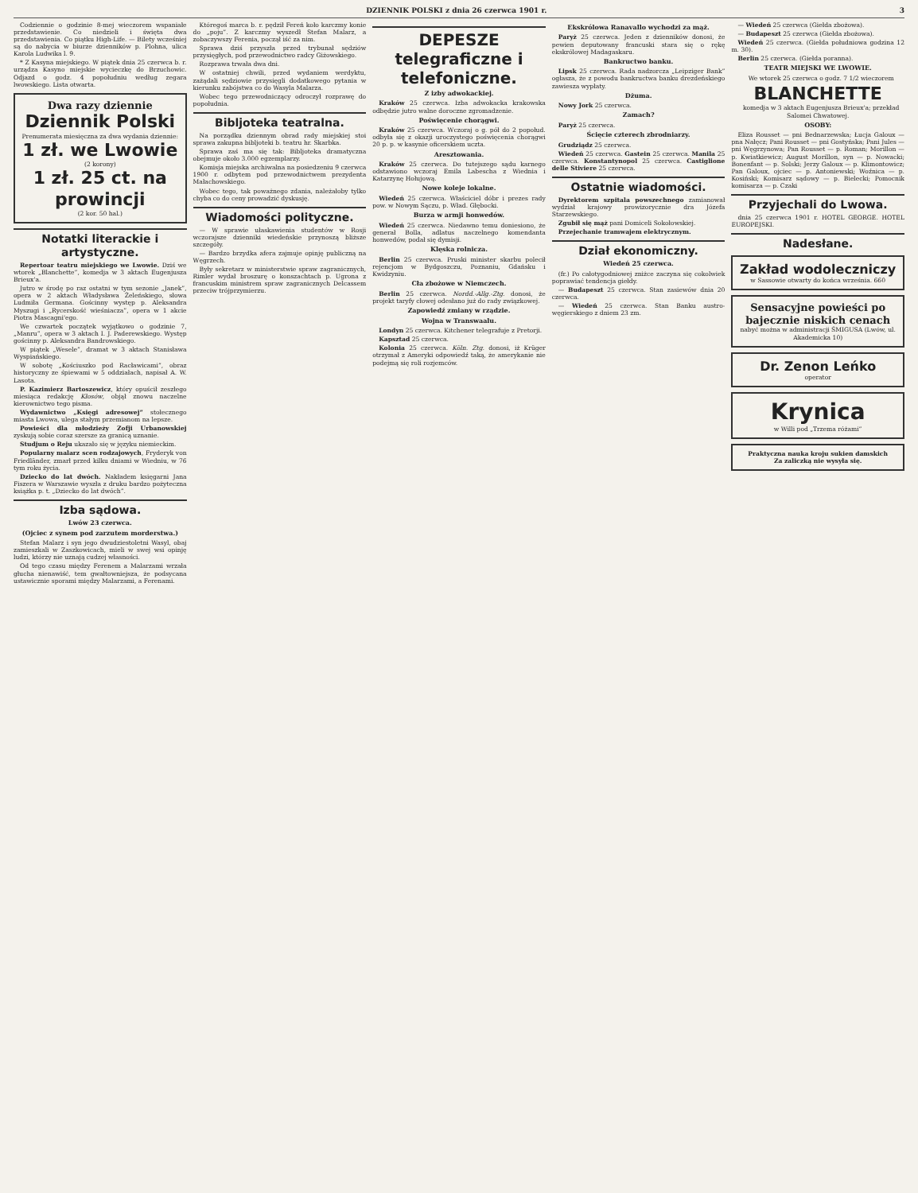DZIENNIK POLSKI z dnia 26 czerwca 1901 r. 3
Codziennie o godzinie 8-mej wieczorem wspaniałe przedstawienie. Co niedzieli i święta dwa przedstawienia. Co piątku High-Life. — Bilety wcześniej są do nabycia w biurze dzienników p. Plohna, ulica Karola Ludwika l. 9.
* Z Kasyna miejskiego. W piątek dnia 25 czerwca b. r. urządza Kasyno miejskie wycieczkę do Brzuchowic. Odjazd o godz. 4 popołudniu według zegara lwowskiego. Lista otwarta.
Dwa razy dziennie
Dziennik Polski
Prenumerata miesięczna za dwa wydania dziennie:
1 zł. we Lwowie
(2 korony)
1 zł. 25 ct. na prowincji
(2 kor. 50 hal.)
Notatki literackie i artystyczne.
Repertoar teatru miejskiego we Lwowie. Dziś we wtorek „Blanchette”, komedja w 3 aktach Eugenjusza Brieux'a.
Jutro w środę po raz ostatni w tym sezonie „Janek”, opera w 2 aktach Władysława Żeleńskiego, słowa Ludmiła Germana. Gościnny występ p. Aleksandra Myszugi i „Rycerskość wieśniacza”, opera w 1 akcie Piotra Mascagni'ego.
We czwartek początek wyjątkowo o godzinie 7, „Manru”, opera w 3 aktach I. J. Paderewskiego. Występ gościnny p. Aleksandra Bandrowskiego.
W piątek „Wesele”, dramat w 3 aktach Stanisława Wyspiańskiego.
W sobotę „Kościuszko pod Racławicami”, obraz historyczny ze śpiewami w 5 oddziałach, napisał A. W. Lasota.
P. Kazimierz Bartoszewicz, który opuścił zeszłego miesiąca redakcję Kłosów, objął znowu naczelne kierownictwo tego pisma.
Wydawnictwo „Księgi adresowej” stołecznego miasta Lwowa, ulega stałym przemianom na lepsze.
Powieści dla młodzieży Zofji Urbanowskiej zyskują sobie coraz szersze za granicą uznanie.
Studjum o Reju ukazało się w języku niemieckim.
Popularny malarz scen rodzajowych, Fryderyk von Friedländer, zmarł przed kilku dniami w Wiedniu, w 76 tym roku życia.
Dziecko do lat dwóch. Nakładem księgarni Jana Fiszera w Warszawie wyszła z druku bardzo pożyteczna książka p. t. „Dziecko do lat dwóch”.
Izba sądowa.
Lwów 23 czerwca.
(Ojciec z synem pod zarzutem morderstwa.)
Stefan Malarz i syn jego dwudziestoletni Wasyl, obaj zamieszkali w Zaszkowicach, mieli w swej wsi opinję ludzi, którzy nie uznają cudzej własności.
Od tego czasu między Ferenem a Malarzami wrzała głucha nienawiść, tem gwałtowniejsza, że podsycana ustawicznie sporami między Malarzami, a Ferenami.
Któregoś marca b. r. pędził Fereń koło karczmy konie do „poju”. Z karczmy wyszedł Stefan Malarz, a zobaczywszy Ferenia, począł iść za nim.
Sprawa dziś przyszła przed trybunał sędziów przysięgłych, pod przewodnictwo radcy Giżowskiego.
Rozprawa trwała dwa dni.
W ostatniej chwili, przed wydaniem werdyktu, zażądali sędziowie przysięgli dodatkowego pytania w kierunku zabójstwa co do Wasyla Malarza.
Wobec tego przewodniczący odroczył rozprawę do popołudnia.
Bibljoteka teatralna.
Na porządku dziennym obrad rady miejskiej stoi sprawa zakupna bibljoteki b. teatru hr. Skarbka.
Sprawa zaś ma się tak: Bibljoteka dramatyczna obejmuje około 3.000 egzemplarzy.
Komisja miejska archiwalna na posiedzeniu 9 czerwca 1900 r. odbytem pod przewodnictwem prezydenta Małachowskiego.
Wobec tego, tak poważnego zdania, należałoby tylko chyba co do ceny prowadzić dyskusję.
Wiadomości polityczne.
— W sprawie ułaskawienia studentów w Rosji wczorajsze dzienniki wiedeńskie przynoszą bliższe szczegóły.
— Bardzo brzydka afera zajmuje opinję publiczną na Węgrzech.
Były sekretarz w ministerstwie spraw zagranicznych, Rimler wydał broszurę o konszachtach p. Ugrona z francuskim ministrem spraw zagranicznych Delcassem przeciw trójprzymierzu.
DEPESZE
telegraficzne i telefoniczne.
Z izby adwokackiej.
Kraków 25 czerwca. Izba adwokacka krakowska odbędzie jutro walne doroczne zgromadzenie.
Poświęcenie chorągwi.
Kraków 25 czerwca. Wczoraj o g. pół do 2 popołud. odbyła się z okazji uroczystego poświęcenia chorągwi 20 p. p. w kasynie oficerskiem uczta.
Aresztowania.
Kraków 25 czerwca. Do tutejszego sądu karnego odstawiono wczoraj Emila Labescha z Wiednia i Katarzynę Hołujową.
Nowe koleje lokalne.
Wiedeń 25 czerwca. Właściciel dóbr i prezes rady pow. w Nowym Sączu, p. Wład. Głębocki.
Burza w armji honwedów.
Wiedeń 25 czerwca. Niedawno temu doniesiono, że generał Bolla, adlatus naczelnego komendanta honwedów, podał się dymisji.
Klęska rolnicza.
Berlin 25 czerwca. Pruski minister skarbu polecił rejencjom w Bydgoszczu, Poznaniu, Gdańsku i Kwidzyniu.
Cła zbożowe w Niemczech.
Berlin 25 czerwca. Nordd.-Allg.-Ztg. donosi, że projekt taryfy cłowej odesłano już do rady związkowej.
Zapowiedź zmiany w rządzie.
Wojna w Transwaalu.
Londyn 25 czerwca. Kitchener telegrafuje z Pretorji.
Kapsztad 25 czerwca.
Kolonia 25 czerwca. Köln. Ztg. donosi, iż Krüger otrzymał z Ameryki odpowiedź taką, że amerykanie nie podejmą się roli rozjemców.
Ekskrólowa Ranavallo wychodzi za mąż.
Paryż 25 czerwca. Jeden z dzienników donosi, że pewien deputowany francuski stara się o rękę ekskrólowej Madagaskaru.
Bankructwo banku.
Lipsk 25 czerwca. Rada nadzorcza „Leipziger Bank” ogłasza, że z powodu bankructwa banku drezdeńskiego zawiesza wypłaty.
Dżuma.
Nowy Jork 25 czerwca.
Zamach?
Paryż 25 czerwca.
Ścięcie czterech zbrodniarzy.
Grudziądz 25 czerwca.
Wiedeń 25 czerwca. Gastein 25 czerwca. Manila 25 czerwca. Konstantynopol 25 czerwca. Castiglione delle Stiviere 25 czerwca.
Ostatnie wiadomości.
Dyrektorem szpitala powszechnego zamianował wydział krajowy prowizorycznie dra Józefa Starzewskiego.
Zgubił się mąż pani Domiceli Sokołowskiej.
Przejechanie tramwajem elektrycznym.
Dział ekonomiczny.
Wiedeń 25 czerwca.
(fr.) Po całotygodniowej zniżce zaczyna się cokolwiek poprawiać tendencja giełdy.
— Budapeszt 25 czerwca. Stan zasiewów dnia 20 czerwca.
— Wiedeń 25 czerwca. Stan Banku austro-węgierskiego z dniem 23 zm.
— Wiedeń 25 czerwca (Giełda zbożowa).
— Budapeszt 25 czerwca (Giełda zbożowa).
Wiedeń 25 czerwca. (Giełda południowa godzina 12 m. 30).
Berlin 25 czerwca. (Giełda poranna).
TEATR MIEJSKI WE LWOWIE.
We wtorek 25 czerwca o godz. 7 1/2 wieczorem
BLANCHETTE
komedja w 3 aktach Eugenjusza Brieux'a; przekład Salomei Chwatowej.
OSOBY:
Eliza Rousset — pni Bednarzewska; Łucja Galoux — pna Nałęcz; Pani Rousset — pni Gostyńska; Pani Jules — pni Węgrzynowa; Pan Rousset — p. Roman; Morillon — p. Kwiatkiewicz; August Morillon, syn — p. Nowacki; Bonenfant — p. Solski; Jerzy Galoux — p. Klimontowicz; Pan Galoux, ojciec — p. Antoniewski; Woźnica — p. Kosiński; Komisarz sądowy — p. Bielecki; Pomocnik komisarza — p. Czaki
Przyjechali do Lwowa.
dnia 25 czerwca 1901 r. HOTEL GEORGE. HOTEL EUROPEJSKI.
Nadesłane.
Zakład wodoleczniczy
w Sassowie otwarty do końca września. 660
Sensacyjne powieści po bajecznie niskich cenach
nabyć można w administracji ŚMIGUSA (Lwów, ul. Akademicka 10)
Dr. Zenon Leńko
operator
Krynica
w Willi pod „Trzema różami”
Praktyczna nauka kroju sukien damskich
Za zaliczką nie wysyła się.